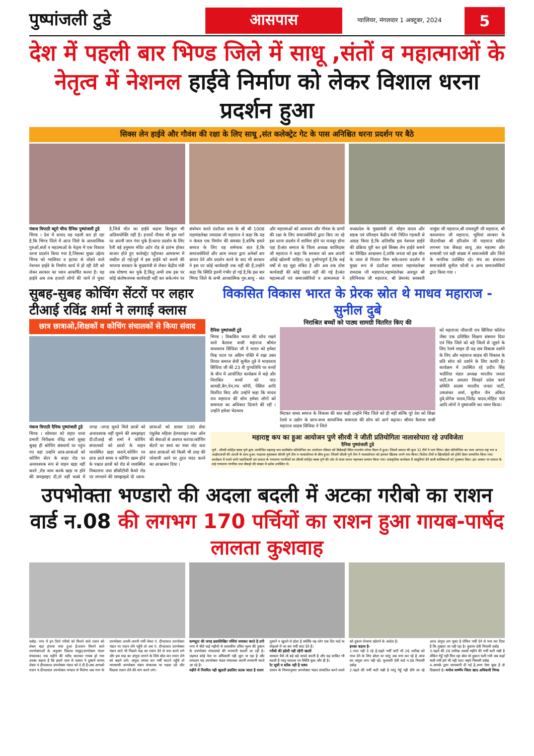पुष्पांजली टुडे
आसपास
ग्वालियर, मंगलवार 1 अक्टूबर, 2024
5
देश में पहली बार भिण्ड जिले में साधू ,संतों व महात्माओं के नेतृत्व में नेशनल हाईवे निर्माण को लेकर विशाल धरना प्रदर्शन हुआ
सिक्स लेन हाईवे और गौवंश की रक्षा के लिए साधू ,संत कलेक्ट्रेट गेट के पास अनिश्चित धरना प्रदर्शन पर बैठे
पंकज त्रिपाठी ब्यूरो चीफ दैनिक पुष्पांजली टुडे
भिण्ड । देश में शायद यह पहली बार हो रहा है,कि भिण्ड जिले में आज जिले के आध्यात्मिक गुरुओं,संतों व महात्माओं के नेतृत्व में एक विशाल धरना प्रदर्शन किया गया है,जिसका मुख्य उद्देश्य भिण्ड को ग्वालियर व इटावा से जोड़ने वाले नेशनल हाईवे के निर्माण कार्य में हो रही देरी को लेकर सरकार का ध्यान आकर्षित करना है। यह हाईवे अब तक हजारों लोगों की जानें ले चुका है,जिसे मौत का हाईवे कहना बिल्कुल भी अतिशयोक्ति नहीं है। हजारों गौवंश भी इस मार्ग पर अपनी जान गंवा चुके हैं।धरना प्रदर्शन के लिए रैली बड़े हनुमान मंदिर अटेर रोड़ से प्रारंभ होकर बाजार होते हुए कलेक्ट्रेट पहुँचकर आमसभा में तब्दील हो गई।पूर्व में इस हाईवे को बनाने की भाजपा सरकार के मुख्यमंत्री से लेकर केंद्रीय मंत्री तक घोषणा कर चुके हैं,किंतु अभी तक इस पर कोई संतोषजनक कार्यवाही नहीं कर सके।मंच पर संबोधन करते दंदरौआ धाम के श्री श्री 1008 महामंडलेश्वर रामदास जी महाराज ने कहा कि यह न केवल एक निर्माण की समस्या है,बल्कि हमारे समाज के लिए यह शर्मनाक बात है,कि समाजसेवियों और आम जनता द्वारा अनेकों बार ज्ञापन देने और प्रदर्शन करने के बाद भी सरकार ने इस पर कोई कार्यवाही तक नहीं की हैं,उन्होंने कहा कि स्थिति इतनी गंभीर हो गई है,कि इस बार भिण्ड जिले के सभी आध्यात्मिक गुरु,साधु - संत और महात्माओं को आमजन और गौवंश के प्राणों की रक्षा के लिए समाजसेवियों द्वारा किए जा रहे इस धरना प्रदर्शन में शामिल होने पर मजबूर होना पड़ा हैं।संत समाज के जिला अध्यक्ष कालिदास जी महाराज ने कहा कि सरकार को अब अपनी आँखें खोलनी चाहिए। यह दुर्भाग्यपूर्ण है,कि कई वर्षों से यह मुद्दा लंबित है और अब तक ठोस कार्यवाही की कोई पहल नहीं की गई है।संत महात्माओं एवं समाजसेवियों व आमजनता ने मध्यप्रदेश के मुख्यमंत्री डॉ. मोहन यादव और सड़क एवं परिवहन केंद्रीय मंत्री नितिन गड़करी से आग्रह किया है,कि अतिशीघ्र इस नेशनल हाईवे की प्रक्रिया पूरी कर इसे सिक्स लेन हाईवे बनाने का लिखित आश्वासन दें,ताकि जनता को इस मौत के जाल से निजात मिल सके।धरना प्रदर्शन में मुख्य रूप से दंदरौआ सरकार महामंडलेश्वर रामदास जी महाराज,महामंडलेश्वर अवधूत श्री हरिनिवास जी महाराज, श्री प्रेमानंद सरस्वती चामुंडा जी महाराज,श्री राघवपुरी जी महाराज, श्री कमलनाथ जी महाराज, भूमियां सरकार के पीठाधीश्वर श्री हरिओम जी महाराज सहित लगभग एक सैंकड़ा साधू ,संत महात्मा और सन्यासी एवं बड़ी संख्या में समाजसेवी और जिले के नागरिक उपस्थित रहे। मंच का संचालन समाजसेवी सुनील फौजी व अन्य समाजसेवियों द्वारा किया गया ।
सुबह-सुबह कोचिंग सेंटरों पर लहार टीआई रविंद्र शर्मा ने लगाई क्लास
छात्र छात्राओ,शिक्षकों व कोचिंग संचालकों से किया संवाद
पंकज त्रिपाठी दैनिक पुष्पांजली टुडे
भिण्ड । सोमवार को लहार थाना प्रभारी निरीक्षक रविंद्र शर्मा सुबह सुबह ही कोचिंग संस्थानों पर पहुंच गए वहां उन्होंने छात्र-छात्राओं को कोचिंग सेंटर के बाहर रोड पर अनावश्यक रूप से वाहन खड़ा नहीं करने ,रोड जाम करके खड़ा ना होने की समझाइए दी,तो वहीं कस्बे में जगह -जगह घूमते मिले छात्रों को अनावश्यक नहीं घूमने की समझाइए दी।टीआई श्री शर्मा ने कोचिंग संचालकों को छात्रों के वाहन व्यवस्थित खड़ा कराने,कोचिंग पर छात्र आते समय व कोचिंग खत्म होने के पश्चात छात्रों को रोड से व्यवस्थित निकालना तथा सीसीटीवी कैमरे रोड पर लगवाने की समझाइशे दी ।छात्र-छात्राओं को डायल 100 सेवा एंबुलेंस महिला हेल्पलाइन नंबर ऑन की सेवाओं से अवगत कराया।कोचिंग सेंटरों पर स्वयं का नंबर नोट करा छात्र छात्राओं को किसी भी तरह की परेशानी आने पर तुरत मदद करने का आश्वासन दिया ।
विकसित विकास भारत के प्रेरक स्रोत थे माधव महाराज - सुनील दुबे
निराश्रित बच्चों को पाठ्य सामग्री वितरित किए की
दैनिक पुष्पांजली टुडे
भिण्ड । विकसित भारत की सोच रखने वाले कैलाश वासी महाराज श्रीमंत माधवराव सिंधिया जी ने भारत को हमेशा विश्व पटल पर अग्रिम पंक्ति में रखा उक्त विचार समाज सेवी सुनील दुबे ने माधवराव सिंधिया जी की 23 वी पुण्यतिथि पर बच्चों के बीच में आयोजित कार्यक्रम में कहे और निराश्रित बच्चों को पाठ सामग्री,बैग,पेन,रफ कॉपी, पेंसिल आदि वितरित किए और उन्होंने कहा कि माधव राव महाराज की सोच हमेशा लोगों को समानता का अधिकार दिलाने की रही । उन्होंने हमेशा भेदभाव
मिटकर समग्र समाज के विकास की बात कही उन्होंने भिंड जिले को ही नहीं बल्कि पूरे देश को शिक्षा रेलवे व उद्योग के साथ-साथ सामाजिक समानता की सोच को आगे बढ़ाया। श्रीमंत कैलाश वासी महाराज साहब सिंधिया ने जिले
को महाराजा जीवाजी राव सिंधिया कॉलेज जैसा एक प्रतिष्ठित शिक्षण संस्थान दिया एवं भिंड जिले को बड़े जिलों से जुड़ने के लिए रेलवे लाइन दी यह सब विकास दर्शाने के लिए और महाराज साहब की विकास के प्रति सोच को दर्शाने के लिए काफी है। कार्यक्रम में उपस्थित रहे प्रदीप सिंह भदौरिया मंडल अध्यक्ष भारतीय जनता पार्टी,राम अवतार शिवहरे प्रदेश कार्य समिति सदस्य भारतीय जनता पार्टी, उमाशंकर शर्मा, सुनील जैन अंकित दुबे,योगेश यादव,जितेंद्र यादव,मोहित पांडे आदि लोगों ने पुष्पांजलि कर नमन किया।
महाराष्ट्र कप का हुआ आयोजन पुणे सीरवी ने जीती प्रतियोगिता नालासोपारा रहे उपविजेता
दैनिक पुष्पांजली टुडे
पुणे - सीरवी स्पोर्ट्स क्लब पुणे द्वारा आयोजित महाराष्ट्र कप वालीबॉल प्रतियोगिता का आयोजन रविवार को बिबेवाड़ी स्थित राजयोग लॉन्स मैदान में हुआ। जिसमें समाज की कुल 32 टीमें ने भाग लिया। खेल प्रतियोगिता का भव्य आगाज राष्ट्र गान व आईमाताजी की आरती के साथ हुआ। फाइनल मुकाबला सीरवी पुणे टीम व नालासोपारा के बीच हुआ। जिसमें सीरवी पुणे टीम ने नालासोपारा को हराकर खिताब अपने नाम किया। विजेता टीमों व खिलाड़ियों को ट्रॉफी देकर सम्मानित किया गया। कार्यक्रम में पधारे सभी पदाधिकारी एवं समाज के गणमान्य नागरिकों का सीरवी स्पोर्ट्स क्लब पुणे की ओर से माला साफा पहनाकर सम्मान किया गया। सांस्कृतिक कार्यक्रम में प्रस्तुतियां देने वाली बालिकाओं को पुरस्कार दिया। इस अवसर पर समाज के कई गणमान्य नागरिक तथा सैकड़ो की संख्या में दर्शक उपस्थित थे।
उपभोक्ता भण्डारो की अदला बदली में अटका गरीबो का राशन वार्ड न.08 की लगभग 170 पर्चियों का राशन हुआ गायब-पार्षद लालता कुशवाह
दबोह- नगर में इन दिनो गरीबो को मिलने वाले राशन को लेकर बड़ा हंगामा मचा हुआ है।राशन मिलने वाले उपभोक्ताओं के अनुसार पिछला समूह(उपभोक्ता भंडार संचालक) एक महीने की रशीद काटकर गायब हो गया उनका कहना है कि हमारे पास से शासन ने दुकानें वापस लेकर पं.दीनदयाल उपभोक्ता भंडार को दे दी है।अब आपको राशन पं.दीनदयाल उपभोक्ता भण्डार से मिलेगा जब नगर के उपभोक्ता अपनी-अपनी पर्ची लेकर पं. दीनदयाल उपभोक्ता भंडार पर राशन लेने पहुँचे तो अब पं. दीनदयाल उपभोक्ता भंडार वाले भी पिछले माह का राशन देने से मना करने लगे और इस माह का अंगूठा लगाने के लिये बोल कर राशन लेने को कहने लगे। अंगूठा लगवा कर पर्ची काटने पहुँचे तो नगरवासी उपभोक्ता भंडार संचालक पर भड़क उठे और पिछला राशन लेने की मांग करने लगे।
कम्प्यूटर की जगह हस्तलिखित पर्चियां थमाकर करते है ठगी
नगर में बीते कई महीनों से शासकीय उचित मूल्य की दुकान के उपभोक्ता संचालको की मनमानी चलती आ रही है।जहमत कोई नेता या अधिकारी नही जुटा पा रहा है और लगातार यह उपभोक्ता भंडार संचालक अपनी मनमानी करते आ रहे है।
महीने में नियमित नही खुलती इसलिए लटक जाता है राशन
दुकानें न खुलने से होता है क्योंकि यह लोग एक दिन वार्ड या मोहल्ले में जा कर पर्ची काट देते है।
गरीबो की झोली नही रहेगी खाली
सरकार वैसे तो बड़े बड़े वायदे करती है और वह साबित भी करती है परंतु धरातल पर स्थिति कुछ और ही है।
रेट सूची व स्टॉक नही है चस्पा
शासन के नियमानुसार उपभोक्ता भंडार संचालित करने वालो को दुकान रोजाना खोलने के आदेश है।
इनका कहना है-
1.नाज नही दे रहे है,पहले पर्ची कटी थी 26 तारीख को नाज देने के लिए बोला था परंतु अब मना कर रहे है आज का अंगूठा लगा नही रहे। फूलवती देवी वार्ड न.08 निवासी दबोह
2.पहले की पर्ची कटी रखी है परंतु गेहूँ नही दीये जा रहे आज अंगूठा लग चुका है लेकिन पर्ची देने से मना कर दिया है कि तुम्हारा आ नही रहा है। कुशमा देवी निवासी दबोह
3.पहले की 28 तारीख आठवें महीने की पर्ची कटी रखी है लेकिन गेहूँ नही मिल रहा बोल वो दुकान चली गयी अब कहाँ चली गयी हमे भी नही पता। स्मृले निवासी दबोह
4.आपके द्वारा जानकारी दी गई है,अगर ऐसा कुछ है तो दिखवाते है। मनोज वार्ष्णेय जिला खाद अधिकारी भिण्ड